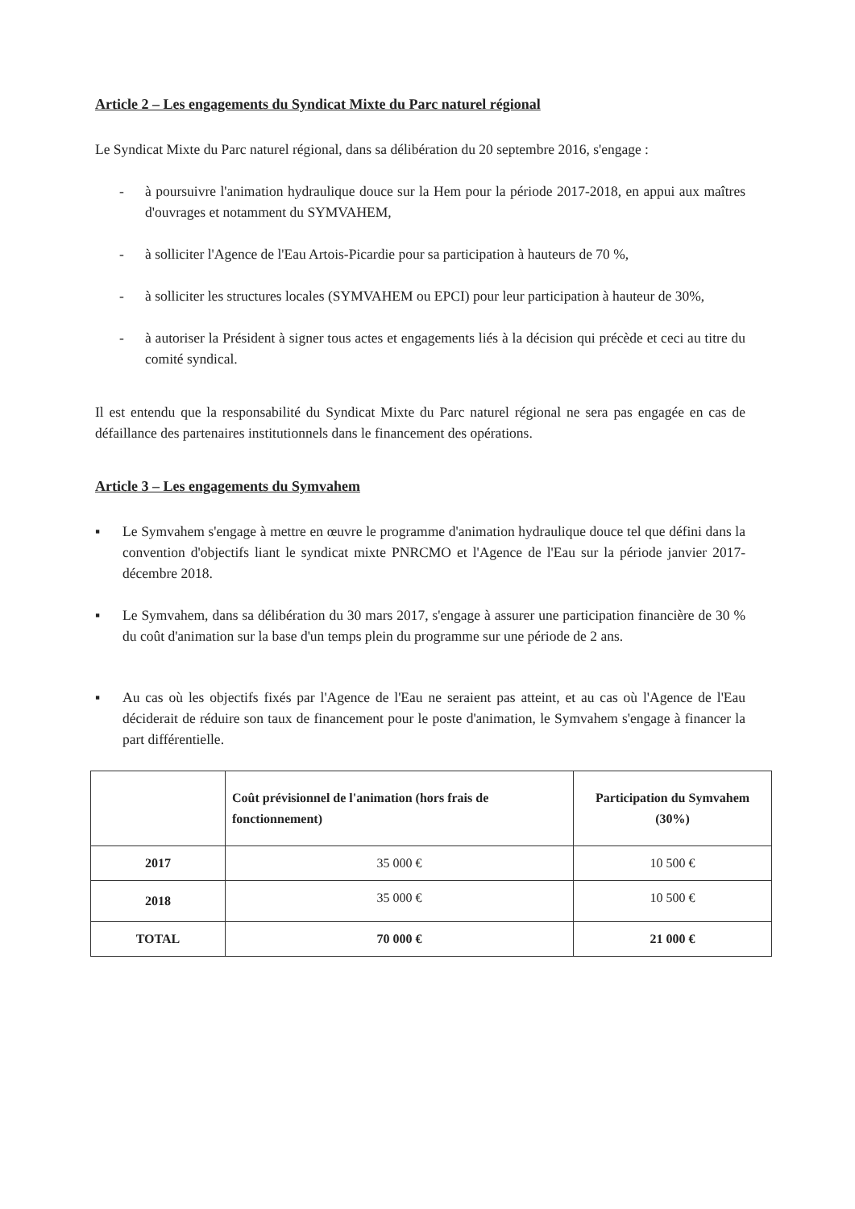Article 2 – Les engagements du Syndicat Mixte du Parc naturel régional
Le Syndicat Mixte du Parc naturel régional, dans sa délibération du 20 septembre 2016, s'engage :
- à poursuivre l'animation hydraulique douce sur la Hem pour la période 2017-2018, en appui aux maîtres d'ouvrages et notamment du SYMVAHEM,
- à solliciter l'Agence de l'Eau Artois-Picardie pour sa participation à hauteurs de 70 %,
- à solliciter les structures locales (SYMVAHEM ou EPCI) pour leur participation à hauteur de 30%,
- à autoriser la Président à signer tous actes et engagements liés à la décision qui précède et ceci au titre du comité syndical.
Il est entendu que la responsabilité du Syndicat Mixte du Parc naturel régional ne sera pas engagée en cas de défaillance des partenaires institutionnels dans le financement des opérations.
Article 3 – Les engagements du Symvahem
▪ Le Symvahem s'engage à mettre en œuvre le programme d'animation hydraulique douce tel que défini dans la convention d'objectifs liant le syndicat mixte PNRCMO et l'Agence de l'Eau sur la période janvier 2017-décembre 2018.
▪ Le Symvahem, dans sa délibération du 30 mars 2017, s'engage à assurer une participation financière de 30 % du coût d'animation sur la base d'un temps plein du programme sur une période de 2 ans.
▪ Au cas où les objectifs fixés par l'Agence de l'Eau ne seraient pas atteint, et au cas où l'Agence de l'Eau déciderait de réduire son taux de financement pour le poste d'animation, le Symvahem s'engage à financer la part différentielle.
| | Coût prévisionnel de l'animation (hors frais de fonctionnement) | Participation du Symvahem (30%) |
| --- | --- | --- |
| 2017 | 35 000 € | 10 500 € |
| 2018 | 35 000 € | 10 500 € |
| TOTAL | 70 000 € | 21 000 € |